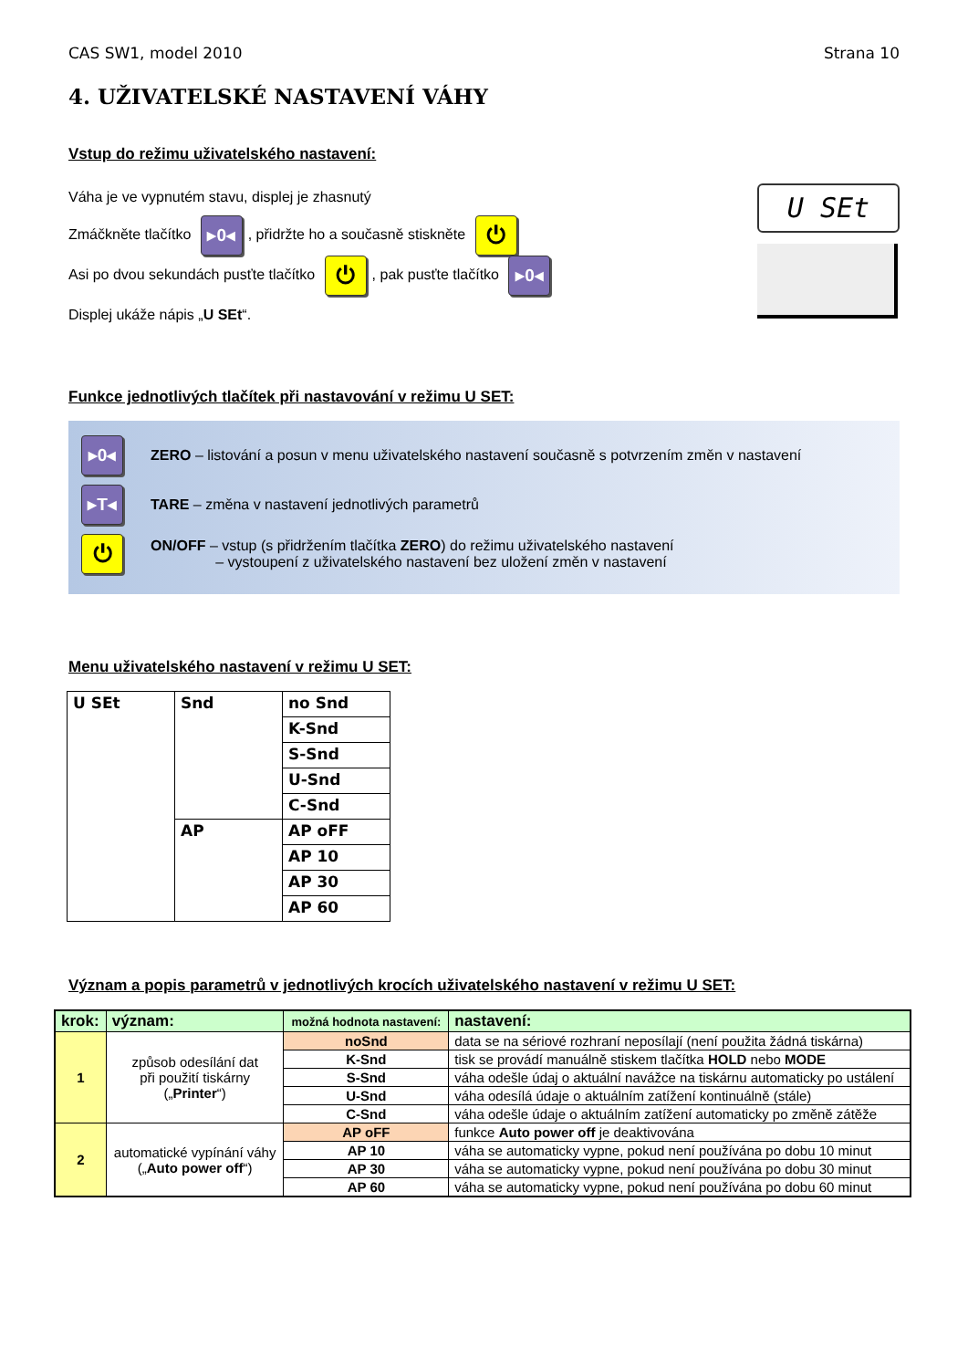CAS SW1, model 2010 Strana 10
4. UŽIVATELSKÉ NASTAVENÍ VÁHY
Vstup do režimu uživatelského nastavení:
Váha je ve vypnutém stavu, displej je zhasnutý
Zmáčkněte tlačítko ▸0◂, přidržte ho a současně stiskněte ⏻
Asi po dvou sekundách pusťte tlačítko ⏻, pak pusťte tlačítko ▸0◂
Displej ukáže nápis „U SEt“.
U SEt
Funkce jednotlivých tlačítek při nastavování v režimu U SET:
▸0◂ ZERO – listování a posun v menu uživatelského nastavení současně s potvrzením změn v nastavení
▸T◂ TARE – změna v nastavení jednotlivých parametrů
⏻ ON/OFF – vstup (s přidržením tlačítka ZERO) do režimu uživatelského nastavení
– vystoupení z uživatelského nastavení bez uložení změn v nastavení
Menu uživatelského nastavení v režimu U SET:
| U SEt | Snd | no Snd |
| | | K-Snd |
| | | S-Snd |
| | | U-Snd |
| | | C-Snd |
| | AP | AP oFF |
| | | AP 10 |
| | | AP 30 |
| | | AP 60 |
Význam a popis parametrů v jednotlivých krocích uživatelského nastavení v režimu U SET:
| krok: | význam: | možná hodnota nastavení: | nastavení: |
| --- | --- | --- | --- |
| 1 | způsob odesílání dat při použití tiskárny („ Printer “) | noSnd | data se na sériové rozhraní neposílají (není použita žádná tiskárna) |
| | | K-Snd | tisk se provádí manuálně stiskem tlačítka HOLD nebo MODE |
| | | S-Snd | váha odešle údaj o aktuální navážce na tiskárnu automaticky po ustálení |
| | | U-Snd | váha odesílá údaje o aktuálním zatížení kontinuálně (stále) |
| | | C-Snd | váha odešle údaje o aktuálním zatížení automaticky po změně zátěže |
| 2 | automatické vypínání váhy („ Auto power off “) | AP oFF | funkce Auto power off je deaktivována |
| | | AP 10 | váha se automaticky vypne, pokud není používána po dobu 10 minut |
| | | AP 30 | váha se automaticky vypne, pokud není používána po dobu 30 minut |
| | | AP 60 | váha se automaticky vypne, pokud není používána po dobu 60 minut |